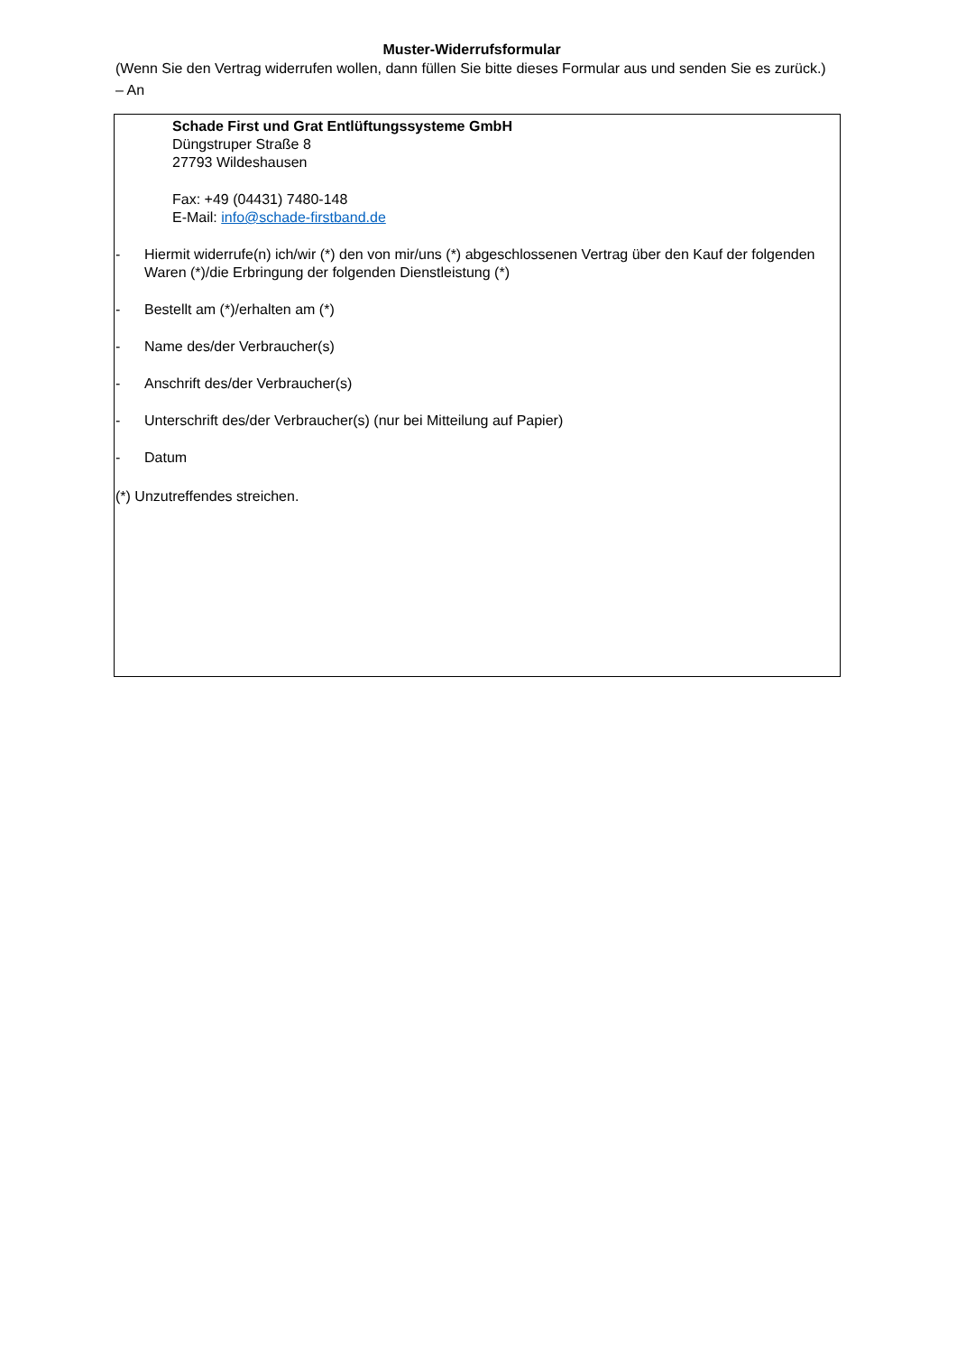Muster-Widerrufsformular
(Wenn Sie den Vertrag widerrufen wollen, dann füllen Sie bitte dieses Formular aus und senden Sie es zurück.)
– An
Schade First und Grat Entlüftungssysteme GmbH
Düngstruper Straße 8
27793 Wildeshausen
Fax: +49 (04431) 7480-148
E-Mail: info@schade-firstband.de
- Hiermit widerrufe(n) ich/wir (*) den von mir/uns (*) abgeschlossenen Vertrag über den Kauf der folgenden Waren (*)/die Erbringung der folgenden Dienstleistung (*)
- Bestellt am (*)/erhalten am (*)
- Name des/der Verbraucher(s)
- Anschrift des/der Verbraucher(s)
- Unterschrift des/der Verbraucher(s) (nur bei Mitteilung auf Papier)
- Datum
(*) Unzutreffendes streichen.